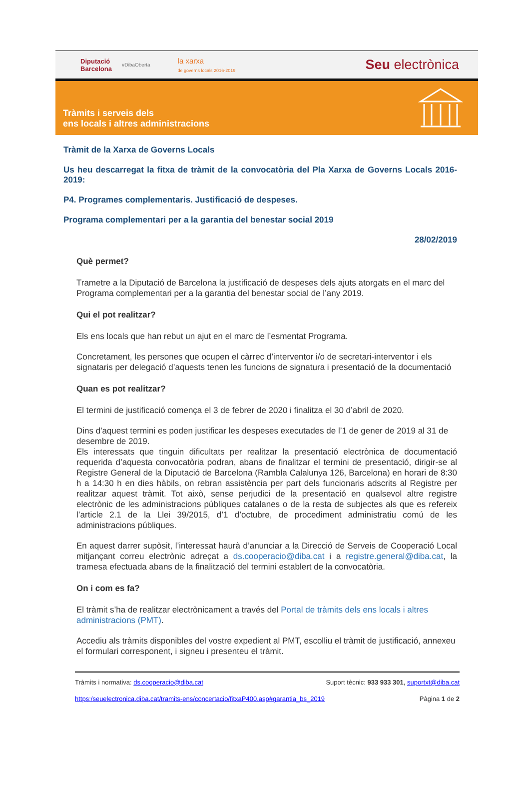Diputació
Barcelona
#DibaOberta
la xarxa
de governs locals 2016-2019
Seu electrònica
Tràmits i serveis dels
ens locals i altres administracions
Tràmit de la Xarxa de Governs Locals
Us heu descarregat la fitxa de tràmit de la convocatòria del Pla Xarxa de Governs Locals 2016-2019:
P4. Programes complementaris. Justificació de despeses.
Programa complementari per a la garantia del benestar social 2019
28/02/2019
Què permet?
Trametre a la Diputació de Barcelona la justificació de despeses dels ajuts atorgats en el marc del Programa complementari per a la garantia del benestar social de l’any 2019.
Qui el pot realitzar?
Els ens locals que han rebut un ajut en el marc de l’esmentat Programa.
Concretament, les persones que ocupen el càrrec d’interventor i/o de secretari-interventor i els signataris per delegació d’aquests tenen les funcions de signatura i presentació de la documentació
Quan es pot realitzar?
El termini de justificació comença el 3 de febrer de 2020 i finalitza el 30 d’abril de 2020.
Dins d'aquest termini es poden justificar les despeses executades de l’1 de gener de 2019 al 31 de desembre de 2019.
Els interessats que tinguin dificultats per realitzar la presentació electrònica de documentació requerida d’aquesta convocatòria podran, abans de finalitzar el termini de presentació, dirigir-se al Registre General de la Diputació de Barcelona (Rambla Calalunya 126, Barcelona) en horari de 8:30 h a 14:30 h en dies hàbils, on rebran assistència per part dels funcionaris adscrits al Registre per realitzar aquest tràmit. Tot això, sense perjudici de la presentació en qualsevol altre registre electrònic de les administracions públiques catalanes o de la resta de subjectes als que es refereix l’article 2.1 de la Llei 39/2015, d’1 d’octubre, de procediment administratiu comú de les administracions públiques.
En aquest darrer supòsit, l’interessat haurà d’anunciar a la Direcció de Serveis de Cooperació Local mitjançant correu electrònic adreçat a ds.cooperacio@diba.cat i a registre.general@diba.cat, la tramesa efectuada abans de la finalització del termini establert de la convocatòria.
On i com es fa?
El tràmit s’ha de realitzar electrònicament a través del Portal de tràmits dels ens locals i altres administracions (PMT).
Accediu als tràmits disponibles del vostre expedient al PMT, escolliu el tràmit de justificació, annexeu el formulari corresponent, i signeu i presenteu el tràmit.
Tràmits i normativa: ds.cooperacio@diba.cat Suport tècnic: 933 933 301, suportxt@diba.cat
https:/seuelectronica.diba.cat/tramits-ens/concertacio/fitxaP400.asp#garantia_bs_2019 Pàgina 1 de 2